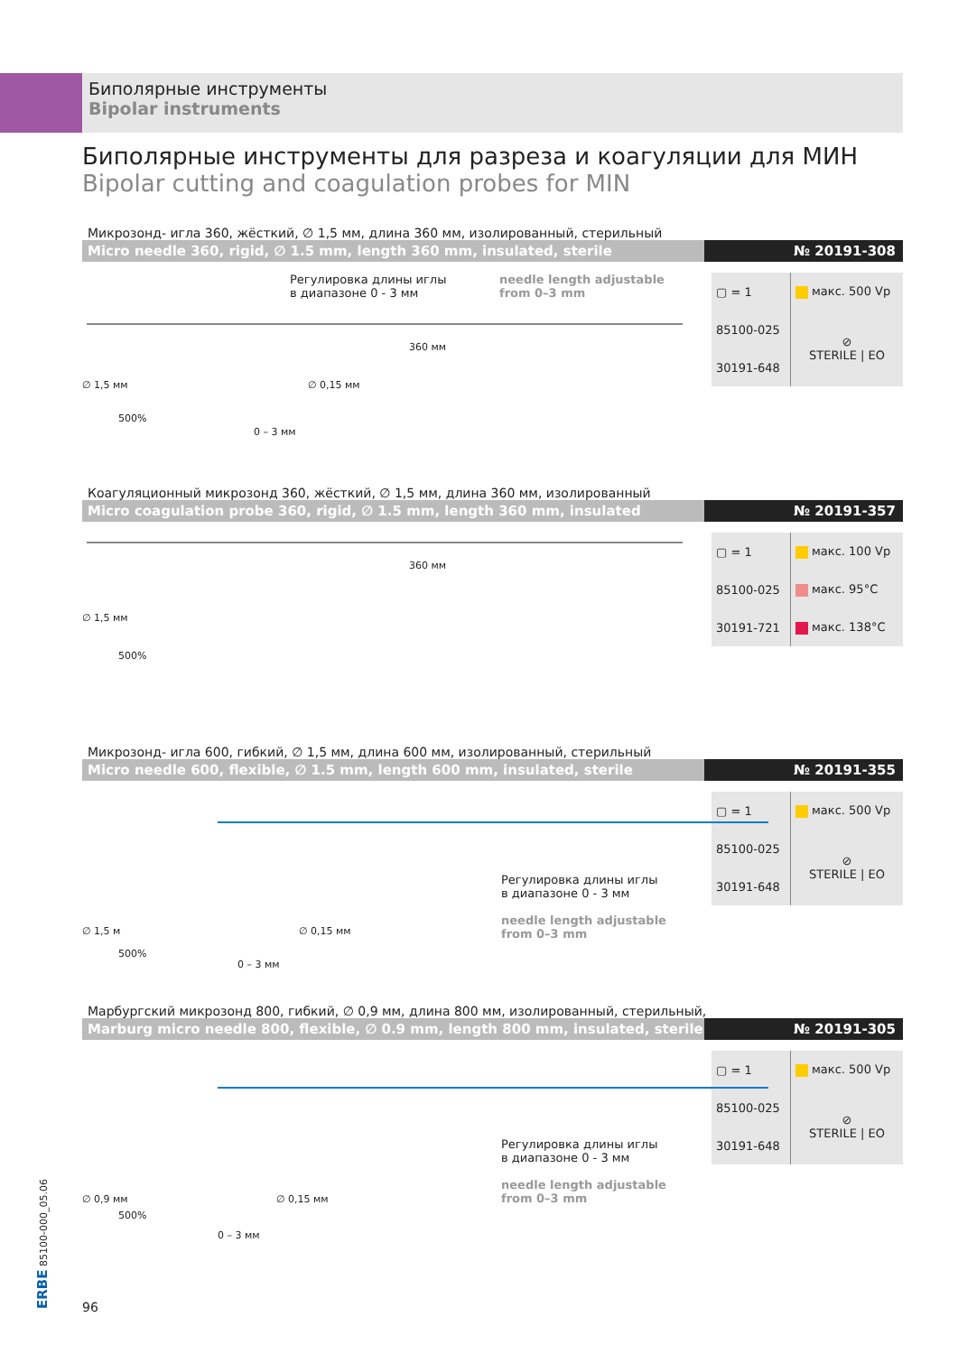Биполярные инструменты
Bipolar instruments
Биполярные инструменты для разреза и коагуляции для МИН
Bipolar cutting and coagulation probes for MIN
Микрозонд- игла 360, жёсткий, ∅ 1,5 мм, длина 360 мм, изолированный, стерильный
Micro needle 360, rigid, ∅ 1.5 mm, length 360 mm, insulated, sterile
№ 20191-308
| ▢ = 1 | макс. 500 Vp |
| 85100-025 | ⊘ STERILE / EO |
| 30191-648 | |
Регулировка длины иглы
в диапазоне 0 - 3 мм
needle length adjustable
from 0–3 mm
360 мм
∅ 1,5 мм
500%
0 – 3 мм
∅ 0,15 мм
Коагуляционный микрозонд 360, жёсткий, ∅ 1,5 мм, длина 360 мм, изолированный
Micro coagulation probe 360, rigid, ∅ 1.5 mm, length 360 mm, insulated
№ 20191-357
| ▢ = 1 | макс. 100 Vp |
| 85100-025 | макс. 95°C |
| 30191-721 | макс. 138°C |
360 мм
∅ 1,5 мм
500%
Микрозонд- игла 600, гибкий, ∅ 1,5 мм, длина 600 мм, изолированный, стерильный
Micro needle 600, flexible, ∅ 1.5 mm, length 600 mm, insulated, sterile
№ 20191-355
| ▢ = 1 | макс. 500 Vp |
| 85100-025 | ⊘ STERILE / EO |
| 30191-648 | |
Регулировка длины иглы
в диапазоне 0 - 3 мм
needle length adjustable
from 0–3 mm
∅ 1,5 м
500%
0 – 3 мм
∅ 0,15 мм
Марбургский микрозонд 800, гибкий, ∅ 0,9 мм, длина 800 мм, изолированный, стерильный,
Marburg micro needle 800, flexible, ∅ 0.9 mm, length 800 mm, insulated, sterile
№ 20191-305
| ▢ = 1 | макс. 500 Vp |
| 85100-025 | ⊘ STERILE / EO |
| 30191-648 | |
Регулировка длины иглы
в диапазоне 0 - 3 мм
needle length adjustable
from 0–3 mm
∅ 0,9 мм
500%
0 – 3 мм
∅ 0,15 мм
ERBE 85100-000_05.06 96